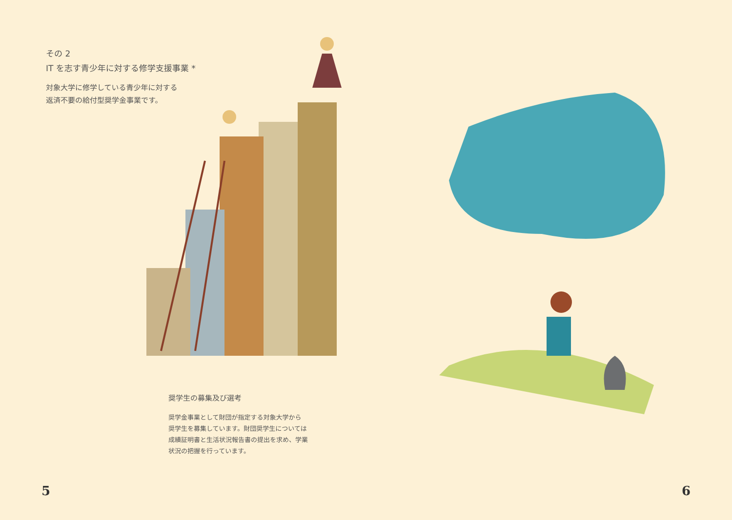その 2
IT を志す青少年に対する修学支援事業 *
対象大学に修学している青少年に対する
返済不要の給付型奨学金事業です。
奨学生の募集及び選考
奨学金事業として財団が指定する対象大学から
奨学生を募集しています。財団奨学生については
成績証明書と生活状況報告書の提出を求め、学業
状況の把握を行っています。
5
6